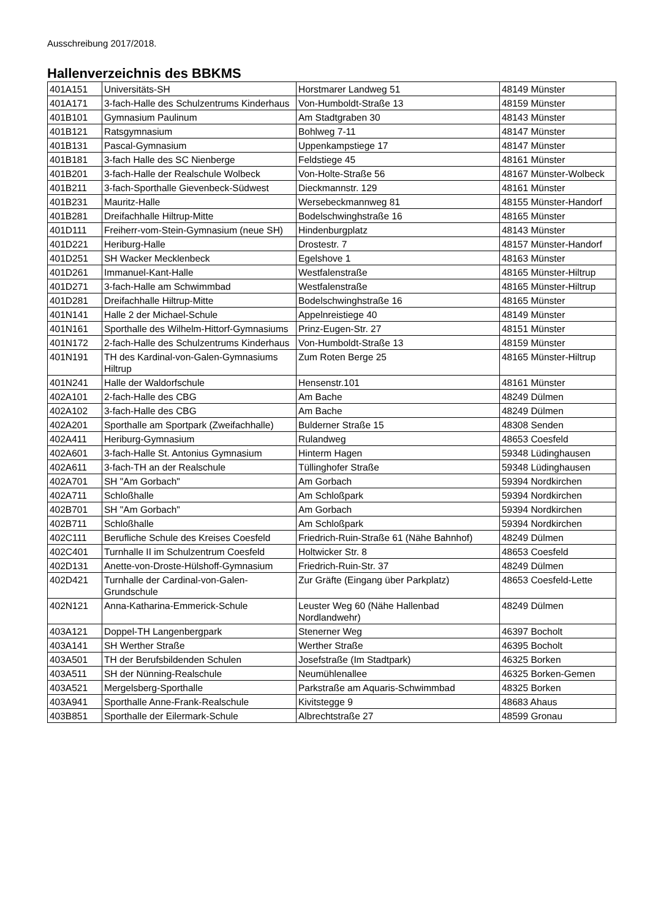Ausschreibung 2017/2018.
Hallenverzeichnis des BBKMS
| 401A151 | Universitäts-SH | Horstmarer Landweg 51 | 48149 Münster |
| 401A171 | 3-fach-Halle des Schulzentrums Kinderhaus | Von-Humboldt-Straße 13 | 48159 Münster |
| 401B101 | Gymnasium Paulinum | Am Stadtgraben 30 | 48143 Münster |
| 401B121 | Ratsgymnasium | Bohlweg 7-11 | 48147 Münster |
| 401B131 | Pascal-Gymnasium | Uppenkampstiege 17 | 48147 Münster |
| 401B181 | 3-fach Halle des SC Nienberge | Feldstiege 45 | 48161 Münster |
| 401B201 | 3-fach-Halle der Realschule Wolbeck | Von-Holte-Straße 56 | 48167 Münster-Wolbeck |
| 401B211 | 3-fach-Sporthalle Gievenbeck-Südwest | Dieckmannstr. 129 | 48161 Münster |
| 401B231 | Mauritz-Halle | Wersebeckmannweg 81 | 48155 Münster-Handorf |
| 401B281 | Dreifachhalle Hiltrup-Mitte | Bodelschwinghstraße 16 | 48165 Münster |
| 401D111 | Freiherr-vom-Stein-Gymnasium (neue SH) | Hindenburgplatz | 48143 Münster |
| 401D221 | Heriburg-Halle | Drostestr. 7 | 48157 Münster-Handorf |
| 401D251 | SH Wacker Mecklenbeck | Egelshove 1 | 48163 Münster |
| 401D261 | Immanuel-Kant-Halle | Westfalenstraße | 48165 Münster-Hiltrup |
| 401D271 | 3-fach-Halle am Schwimmbad | Westfalenstraße | 48165 Münster-Hiltrup |
| 401D281 | Dreifachhalle Hiltrup-Mitte | Bodelschwinghstraße 16 | 48165 Münster |
| 401N141 | Halle 2 der Michael-Schule | Appelnreistiege 40 | 48149 Münster |
| 401N161 | Sporthalle des Wilhelm-Hittorf-Gymnasiums | Prinz-Eugen-Str. 27 | 48151 Münster |
| 401N172 | 2-fach-Halle des Schulzentrums Kinderhaus | Von-Humboldt-Straße 13 | 48159 Münster |
| 401N191 | TH des Kardinal-von-Galen-Gymnasiums Hiltrup | Zum Roten Berge 25 | 48165 Münster-Hiltrup |
| 401N241 | Halle der Waldorfschule | Hensenstr.101 | 48161 Münster |
| 402A101 | 2-fach-Halle des CBG | Am Bache | 48249 Dülmen |
| 402A102 | 3-fach-Halle des CBG | Am Bache | 48249 Dülmen |
| 402A201 | Sporthalle am Sportpark (Zweifachhalle) | Bulderner Straße 15 | 48308 Senden |
| 402A411 | Heriburg-Gymnasium | Rulandweg | 48653 Coesfeld |
| 402A601 | 3-fach-Halle St. Antonius Gymnasium | Hinterm Hagen | 59348 Lüdinghausen |
| 402A611 | 3-fach-TH an der Realschule | Tüllinghofer Straße | 59348 Lüdinghausen |
| 402A701 | SH "Am Gorbach" | Am Gorbach | 59394 Nordkirchen |
| 402A711 | Schloßhalle | Am Schloßpark | 59394 Nordkirchen |
| 402B701 | SH "Am Gorbach" | Am Gorbach | 59394 Nordkirchen |
| 402B711 | Schloßhalle | Am Schloßpark | 59394 Nordkirchen |
| 402C111 | Berufliche Schule des Kreises Coesfeld | Friedrich-Ruin-Straße 61 (Nähe Bahnhof) | 48249 Dülmen |
| 402C401 | Turnhalle II im Schulzentrum Coesfeld | Holtwicker Str. 8 | 48653 Coesfeld |
| 402D131 | Anette-von-Droste-Hülshoff-Gymnasium | Friedrich-Ruin-Str. 37 | 48249 Dülmen |
| 402D421 | Turnhalle der Cardinal-von-Galen-Grundschule | Zur Gräfte (Eingang über Parkplatz) | 48653 Coesfeld-Lette |
| 402N121 | Anna-Katharina-Emmerick-Schule | Leuster Weg 60 (Nähe Hallenbad Nordlandwehr) | 48249 Dülmen |
| 403A121 | Doppel-TH Langenbergpark | Stenerner Weg | 46397 Bocholt |
| 403A141 | SH Werther Straße | Werther Straße | 46395 Bocholt |
| 403A501 | TH der Berufsbildenden Schulen | Josefstraße (Im Stadtpark) | 46325 Borken |
| 403A511 | SH der Nünning-Realschule | Neumühlenallee | 46325 Borken-Gemen |
| 403A521 | Mergelsberg-Sporthalle | Parkstraße am Aquaris-Schwimmbad | 48325 Borken |
| 403A941 | Sporthalle Anne-Frank-Realschule | Kivitstegge 9 | 48683 Ahaus |
| 403B851 | Sporthalle der Eilermark-Schule | Albrechtstraße 27 | 48599 Gronau |